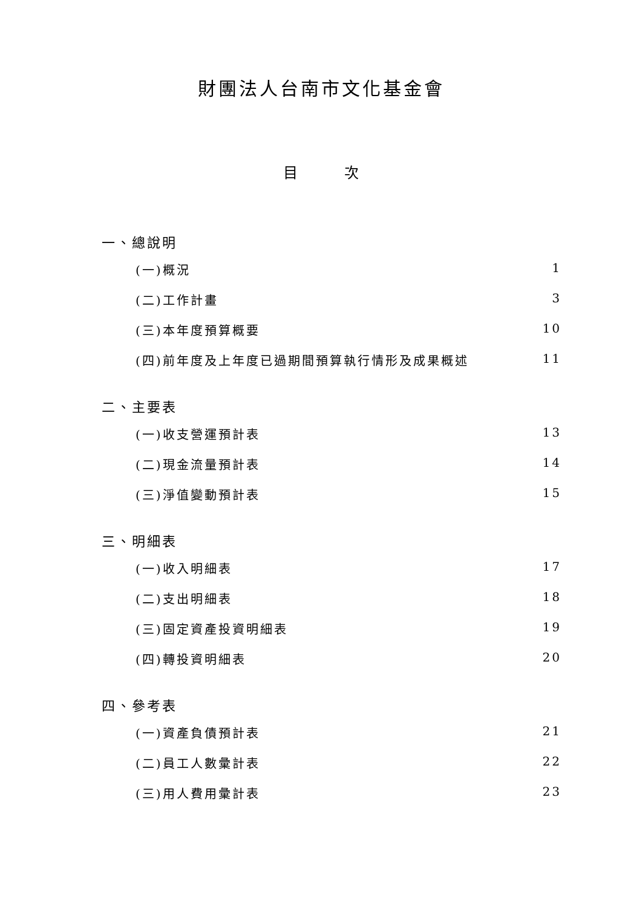財團法人台南市文化基金會
目 次
一、總說明
(一)概況 1
(二)工作計畫 3
(三)本年度預算概要 10
(四)前年度及上年度已過期間預算執行情形及成果概述 11
二、主要表
(一)收支營運預計表 13
(二)現金流量預計表 14
(三)淨值變動預計表 15
三、明細表
(一)收入明細表 17
(二)支出明細表 18
(三)固定資產投資明細表 19
(四)轉投資明細表 20
四、參考表
(一)資產負債預計表 21
(二)員工人數彙計表 22
(三)用人費用彙計表 23